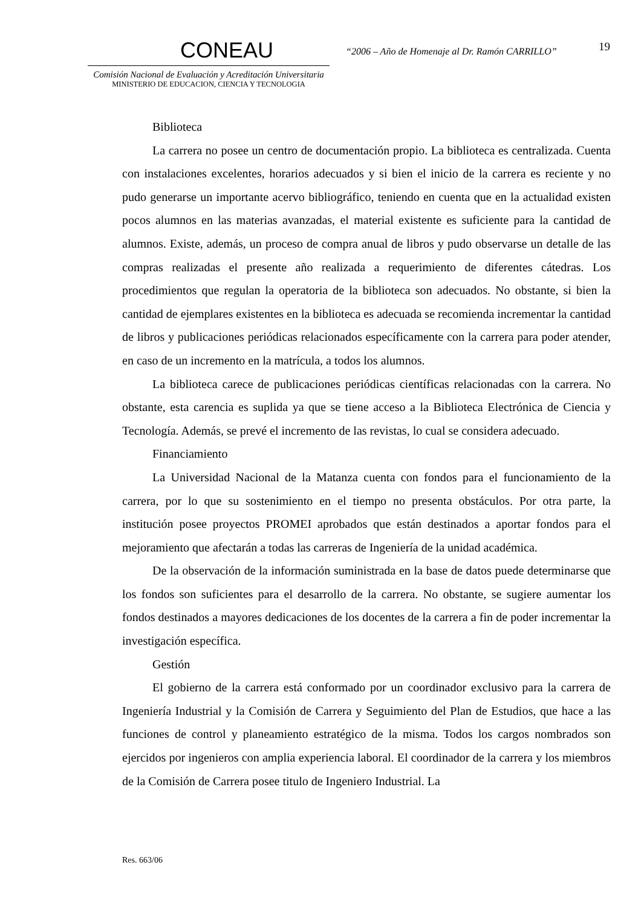CONEAU
Comisión Nacional de Evaluación y Acreditación Universitaria
MINISTERIO DE EDUCACION, CIENCIA Y TECNOLOGIA
“2006 – Año de Homenaje al Dr. Ramón CARRILLO”
19
Biblioteca
La carrera no posee un centro de documentación propio. La biblioteca es centralizada. Cuenta con instalaciones excelentes, horarios adecuados y si bien el inicio de la carrera es reciente y no pudo generarse un importante acervo bibliográfico, teniendo en cuenta que en la actualidad existen pocos alumnos en las materias avanzadas, el material existente es suficiente para la cantidad de alumnos. Existe, además, un proceso de compra anual de libros y pudo observarse un detalle de las compras realizadas el presente año realizada a requerimiento de diferentes cátedras. Los procedimientos que regulan la operatoria de la biblioteca son adecuados. No obstante, si bien la cantidad de ejemplares existentes en la biblioteca es adecuada se recomienda incrementar la cantidad de libros y publicaciones periódicas relacionados específicamente con la carrera para poder atender, en caso de un incremento en la matrícula, a todos los alumnos.
La biblioteca carece de publicaciones periódicas científicas relacionadas con la carrera. No obstante, esta carencia es suplida ya que se tiene acceso a la Biblioteca Electrónica de Ciencia y Tecnología. Además, se prevé el incremento de las revistas, lo cual se considera adecuado.
Financiamiento
La Universidad Nacional de la Matanza cuenta con fondos para el funcionamiento de la carrera, por lo que su sostenimiento en el tiempo no presenta obstáculos. Por otra parte, la institución posee proyectos PROMEI aprobados que están destinados a aportar fondos para el mejoramiento que afectarán a todas las carreras de Ingeniería de la unidad académica.
De la observación de la información suministrada en la base de datos puede determinarse que los fondos son suficientes para el desarrollo de la carrera. No obstante, se sugiere aumentar los fondos destinados a mayores dedicaciones de los docentes de la carrera a fin de poder incrementar la investigación específica.
Gestión
El gobierno de la carrera está conformado por un coordinador exclusivo para la carrera de Ingeniería Industrial y la Comisión de Carrera y Seguimiento del Plan de Estudios, que hace a las funciones de control y planeamiento estratégico de la misma. Todos los cargos nombrados son ejercidos por ingenieros con amplia experiencia laboral. El coordinador de la carrera y los miembros de la Comisión de Carrera posee titulo de Ingeniero Industrial. La
Res. 663/06